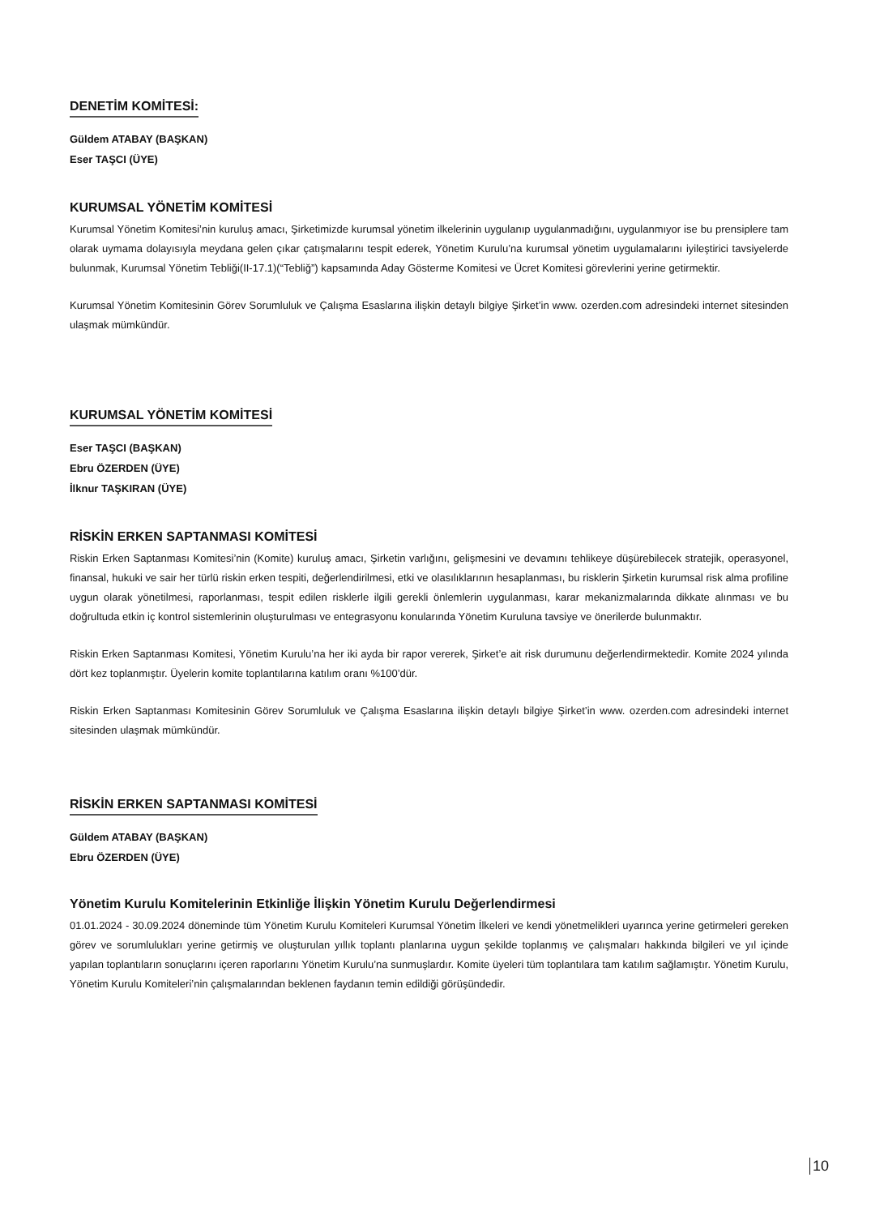DENETİM KOMİTESİ:
Güldem ATABAY (BAŞKAN)
Eser TAŞCI (ÜYE)
KURUMSAL YÖNETİM KOMİTESİ
Kurumsal Yönetim Komitesi’nin kuruluş amacı, Şirketimizde kurumsal yönetim ilkelerinin uygulanıp uygulanmadığını, uygulanmıyor ise bu prensiplere tam olarak uymama dolayısıyla meydana gelen çıkar çatışmalarını tespit ederek, Yönetim Kurulu’na kurumsal yönetim uygulamalarını iyileştirici tavsiyelerde bulunmak, Kurumsal Yönetim Tebliği(II-17.1)(“Tebliğ”) kapsamında Aday Gösterme Komitesi ve Ücret Komitesi görevlerini yerine getirmektir.
Kurumsal Yönetim Komitesinin Görev Sorumluluk ve Çalışma Esaslarına ilişkin detaylı bilgiye Şirket’in www. ozerden.com adresindeki internet sitesinden ulaşmak mümkündür.
KURUMSAL YÖNETİM KOMİTESİ
Eser TAŞCI (BAŞKAN)
Ebru ÖZERDEN (ÜYE)
İlknur TAŞKIRAN (ÜYE)
RİSKİN ERKEN SAPTANMASI KOMİTESİ
Riskin Erken Saptanması Komitesi’nin (Komite) kuruluş amacı, Şirketin varlığını, gelişmesini ve devamını tehlikeye düşürebilecek stratejik, operasyonel, finansal, hukuki ve sair her türlü riskin erken tespiti, değerlendirilmesi, etki ve olasılıklarının hesaplanması, bu risklerin Şirketin kurumsal risk alma profiline uygun olarak yönetilmesi, raporlanması, tespit edilen risklerle ilgili gerekli önlemlerin uygulanması, karar mekanizmalarında dikkate alınması ve bu doğrultuda etkin iç kontrol sistemlerinin oluşturulması ve entegrasyonu konularında Yönetim Kuruluna tavsiye ve önerilerde bulunmaktır.
Riskin Erken Saptanması Komitesi, Yönetim Kurulu’na her iki ayda bir rapor vererek, Şirket’e ait risk durumunu değerlendirmektedir. Komite 2024 yılında dört kez toplanmıştır. Üyelerin komite toplantılarına katılım oranı %100’dür.
Riskin Erken Saptanması Komitesinin Görev Sorumluluk ve Çalışma Esaslarına ilişkin detaylı bilgiye Şirket’in www. ozerden.com adresindeki internet sitesinden ulaşmak mümkündür.
RİSKİN ERKEN SAPTANMASI KOMİTESİ
Güldem ATABAY (BAŞKAN)
Ebru ÖZERDEN (ÜYE)
Yönetim Kurulu Komitelerinin Etkinliğe İlişkin Yönetim Kurulu Değerlendirmesi
01.01.2024 - 30.09.2024 döneminde tüm Yönetim Kurulu Komiteleri Kurumsal Yönetim İlkeleri ve kendi yönetmelikleri uyarınca yerine getirmeleri gereken görev ve sorumlulukları yerine getirmiş ve oluşturulan yıllık toplantı planlarına uygun şekilde toplanmış ve çalışmaları hakkında bilgileri ve yıl içinde yapılan toplantıların sonuçlarını içeren raporlarını Yönetim Kurulu’na sunmuşlardır. Komite üyeleri tüm toplantılara tam katılım sağlamıştır. Yönetim Kurulu, Yönetim Kurulu Komiteleri’nin çalışmalarından beklenen faydanın temin edildiği görüşündedir.
10